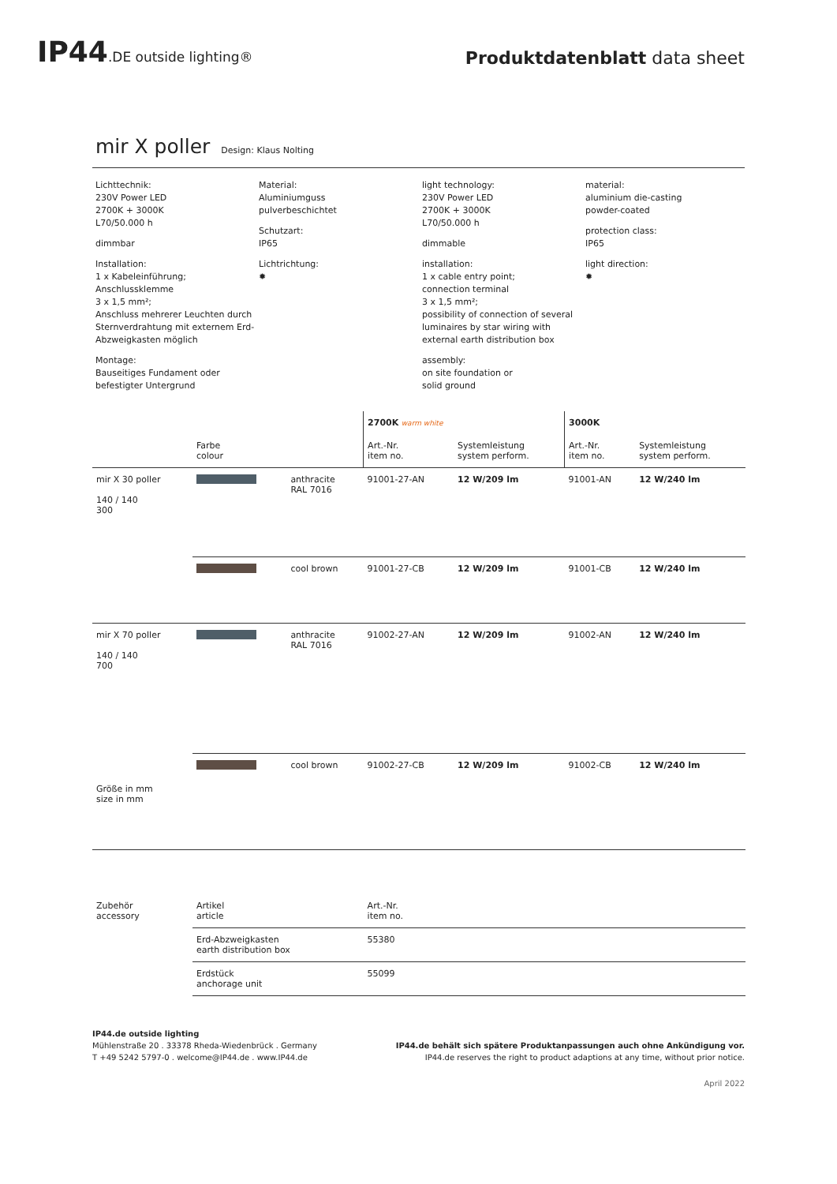IP44.DE outside lighting®
Produktdatenblatt data sheet
mir X poller Design: Klaus Nolting
Lichttechnik:
230V Power LED
2700K + 3000K
L70/50.000 h
dimmbar
Installation:
1 x Kabeleinführung;
Anschlussklemme
3 x 1,5 mm²;
Anschluss mehrerer Leuchten durch Sternverdrahtung mit externem Erd-Abzweigkasten möglich
Montage:
Bauseitiges Fundament oder befestigter Untergrund
Material:
Aluminiumguss
pulverbeschichtet
Schutzart:
IP65
Lichtrichtung:
✹
light technology:
230V Power LED
2700K + 3000K
L70/50.000 h
dimmable
installation:
1 x cable entry point;
connection terminal
3 x 1,5 mm²;
possibility of connection of several luminaires by star wiring with external earth distribution box
assembly:
on site foundation or
solid ground
material:
aluminium die-casting
powder-coated
protection class:
IP65
light direction:
✹
| | | | 2700K warm white | | 3000K | |
| --- | --- | --- | --- | --- | --- | --- |
| | Farbe colour | | Art.-Nr. item no. | Systemleistung system perform. | Art.-Nr. item no. | Systemleistung system perform. |
| mir X 30 poller 140 / 140 300 | | anthracite RAL 7016 | 91001-27-AN | 12 W/209 lm | 91001-AN | 12 W/240 lm |
| | | cool brown | 91001-27-CB | 12 W/209 lm | 91001-CB | 12 W/240 lm |
| mir X 70 poller 140 / 140 700 Größe in mm size in mm | | anthracite RAL 7016 | 91002-27-AN | 12 W/209 lm | 91002-AN | 12 W/240 lm |
| | | cool brown | 91002-27-CB | 12 W/209 lm | 91002-CB | 12 W/240 lm |
| Zubehör accessory | Artikel article | | Art.-Nr. item no. | | | |
| | Erd-Abzweigkasten earth distribution box | | 55380 | | | |
| | Erdstück anchorage unit | | 55099 | | | |
IP44.de outside lighting
Mühlenstraße 20 . 33378 Rheda-Wiedenbrück . Germany
T +49 5242 5797-0 . welcome@IP44.de . www.IP44.de
IP44.de behält sich spätere Produktanpassungen auch ohne Ankündigung vor.
IP44.de reserves the right to product adaptions at any time, without prior notice.
April 2022